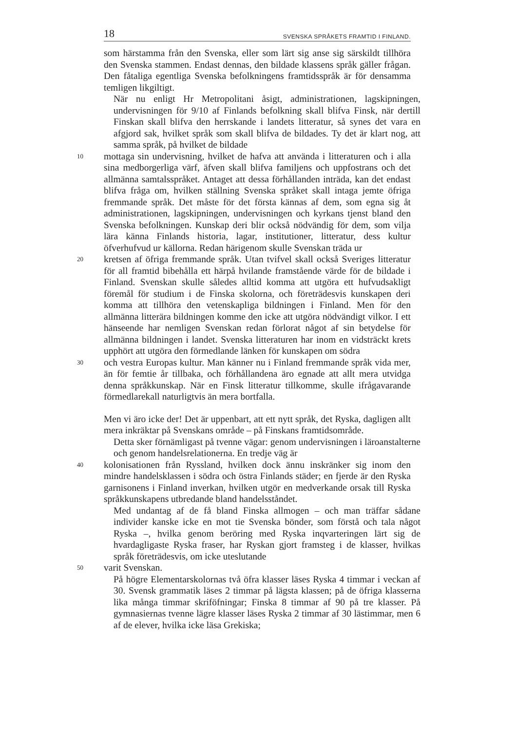18 SVENSKA SPRÅKETS FRAMTID I FINLAND.
som härstamma från den Svenska, eller som lärt sig anse sig särskildt tillhöra den Svenska stammen. Endast dennas, den bildade klassens språk gäller frågan. Den fåtaliga egentliga Svenska befolkningens framtidsspråk är för densamma temligen likgiltigt.
När nu enligt Hr Metropolitani åsigt, administrationen, lagskipningen, undervisningen för 9/10 af Finlands befolkning skall blifva Finsk, när dertill Finskan skall blifva den herrskande i landets litteratur, så synes det vara en afgjord sak, hvilket språk som skall blifva de bildades. Ty det är klart nog, att samma språk, på hvilket de bildade
10
mottaga sin undervisning, hvilket de hafva att använda i litteraturen och i alla sina medborgerliga värf, äfven skall blifva familjens och uppfostrans och det allmänna samtalsspråket. Antaget att dessa förhållanden inträda, kan det endast blifva fråga om, hvilken ställning Svenska språket skall intaga jemte öfriga fremmande språk. Det måste för det första kännas af dem, som egna sig åt administrationen, lagskipningen, undervisningen och kyrkans tjenst bland den Svenska befolkningen. Kunskap deri blir också nödvändig för dem, som vilja lära känna Finlands historia, lagar, institutioner, litteratur, dess kultur öfverhufvud ur källorna. Redan härigenom skulle Svenskan träda ur
20
kretsen af öfriga fremmande språk. Utan tvifvel skall också Sveriges litteratur för all framtid bibehålla ett härpå hvilande framstående värde för de bildade i Finland. Svenskan skulle således alltid komma att utgöra ett hufvudsakligt föremål för studium i de Finska skolorna, och företrädesvis kunskapen deri komma att tillhöra den vetenskapliga bildningen i Finland. Men för den allmänna litterära bildningen komme den icke att utgöra nödvändigt vilkor. I ett hänseende har nemligen Svenskan redan förlorat något af sin betydelse för allmänna bildningen i landet. Svenska litteraturen har inom en vidsträckt krets upphört att utgöra den förmedlande länken för kunskapen om södra
30
och vestra Europas kultur. Man känner nu i Finland fremmande språk vida mer, än för femtie år tillbaka, och förhållandena äro egnade att allt mera utvidga denna språkkunskap. När en Finsk litteratur tillkomme, skulle ifrågavarande förmedlarekall naturligtvis än mera bortfalla.
Men vi äro icke der! Det är uppenbart, att ett nytt språk, det Ryska, dagligen allt mera inkräktar på Svenskans område – på Finskans framtidsområde.
Detta sker förnämligast på tvenne vägar: genom undervisningen i läroanstalterne och genom handelsrelationerna. En tredje väg är
40
kolonisationen från Ryssland, hvilken dock ännu inskränker sig inom den mindre handelsklassen i södra och östra Finlands städer; en fjerde är den Ryska garnisonens i Finland inverkan, hvilken utgör en medverkande orsak till Ryska språkkunskapens utbredande bland handelsståndet.
Med undantag af de få bland Finska allmogen – och man träffar sådane individer kanske icke en mot tie Svenska bönder, som förstå och tala något Ryska –, hvilka genom beröring med Ryska inqvarteringen lärt sig de hvardagligaste Ryska fraser, har Ryskan gjort framsteg i de klasser, hvilkas språk företrädesvis, om icke uteslutande
50
varit Svenskan.
På högre Elementarskolornas två öfra klasser läses Ryska 4 timmar i veckan af 30. Svensk grammatik läses 2 timmar på lägsta klassen; på de öfriga klasserna lika många timmar skriföfningar; Finska 8 timmar af 90 på tre klasser. På gymnasiernas tvenne lägre klasser läses Ryska 2 timmar af 30 lästimmar, men 6 af de elever, hvilka icke läsa Grekiska;